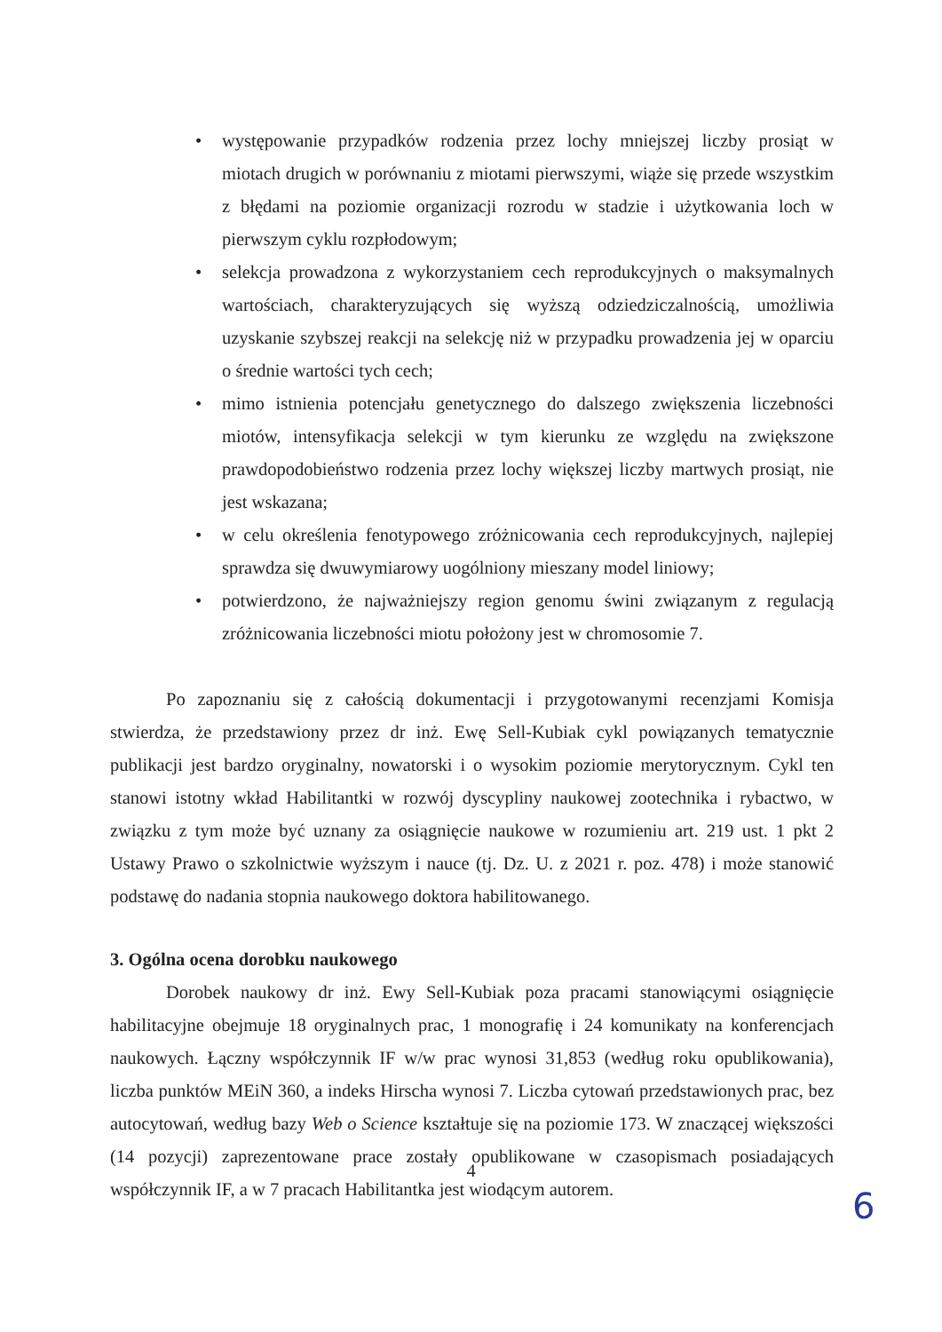• występowanie przypadków rodzenia przez lochy mniejszej liczby prosiąt w miotach drugich w porównaniu z miotami pierwszymi, wiąże się przede wszystkim z błędami na poziomie organizacji rozrodu w stadzie i użytkowania loch w pierwszym cyklu rozpłodowym;
• selekcja prowadzona z wykorzystaniem cech reprodukcyjnych o maksymalnych wartościach, charakteryzujących się wyższą odziedziczalnością, umożliwia uzyskanie szybszej reakcji na selekcję niż w przypadku prowadzenia jej w oparciu o średnie wartości tych cech;
• mimo istnienia potencjału genetycznego do dalszego zwiększenia liczebności miotów, intensyfikacja selekcji w tym kierunku ze względu na zwiększone prawdopodobieństwo rodzenia przez lochy większej liczby martwych prosiąt, nie jest wskazana;
• w celu określenia fenotypowego zróżnicowania cech reprodukcyjnych, najlepiej sprawdza się dwuwymiarowy uogólniony mieszany model liniowy;
• potwierdzono, że najważniejszy region genomu świni związanym z regulacją zróżnicowania liczebności miotu położony jest w chromosomie 7.
Po zapoznaniu się z całością dokumentacji i przygotowanymi recenzjami Komisja stwierdza, że przedstawiony przez dr inż. Ewę Sell-Kubiak cykl powiązanych tematycznie publikacji jest bardzo oryginalny, nowatorski i o wysokim poziomie merytorycznym. Cykl ten stanowi istotny wkład Habilitantki w rozwój dyscypliny naukowej zootechnika i rybactwo, w związku z tym może być uznany za osiągnięcie naukowe w rozumieniu art. 219 ust. 1 pkt 2 Ustawy Prawo o szkolnictwie wyższym i nauce (tj. Dz. U. z 2021 r. poz. 478) i może stanowić podstawę do nadania stopnia naukowego doktora habilitowanego.
3. Ogólna ocena dorobku naukowego
Dorobek naukowy dr inż. Ewy Sell-Kubiak poza pracami stanowiącymi osiągnięcie habilitacyjne obejmuje 18 oryginalnych prac, 1 monografię i 24 komunikaty na konferencjach naukowych. Łączny współczynnik IF w/w prac wynosi 31,853 (według roku opublikowania), liczba punktów MEiN 360, a indeks Hirscha wynosi 7. Liczba cytowań przedstawionych prac, bez autocytowań, według bazy Web o Science kształtuje się na poziomie 173. W znaczącej większości (14 pozycji) zaprezentowane prace zostały opublikowane w czasopismach posiadających współczynnik IF, a w 7 pracach Habilitantka jest wiodącym autorem.
4
6